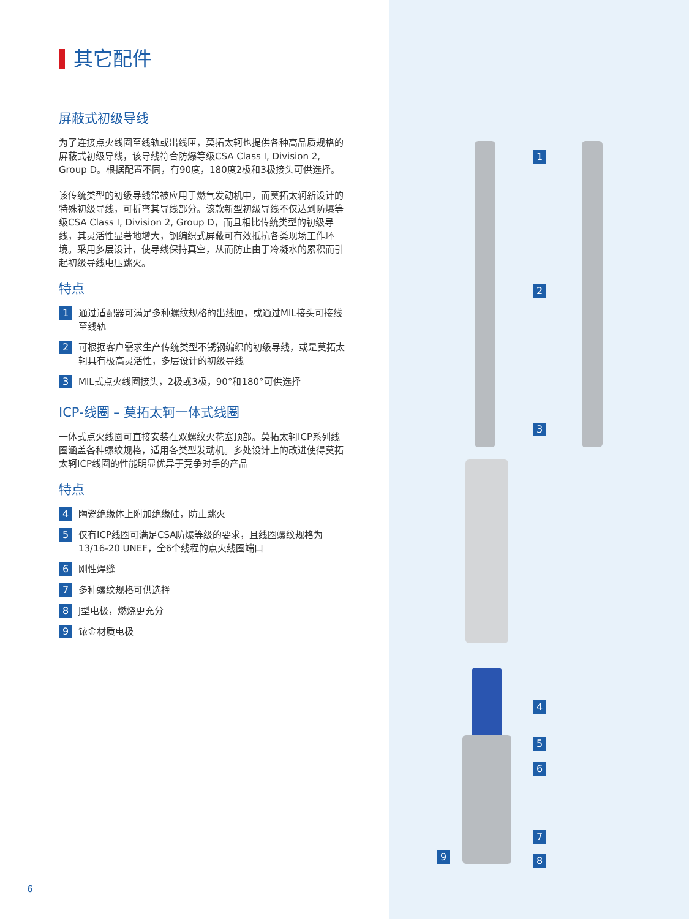1
2
3
4
5
6
7
8
9
其它配件
屏蔽式初级导线
为了连接点火线圈至线轨或出线匣，莫拓太轲也提供各种高品质规格的屏蔽式初级导线，该导线符合防爆等级CSA Class I, Division 2, Group D。根据配置不同，有90度，180度2极和3极接头可供选择。
该传统类型的初级导线常被应用于燃气发动机中，而莫拓太轲新设计的特殊初级导线，可折弯其导线部分。该款新型初级导线不仅达到防爆等级CSA Class I, Division 2, Group D，而且相比传统类型的初级导线，其灵活性显著地增大，钢编织式屏蔽可有效抵抗各类现场工作环境。采用多层设计，使导线保持真空，从而防止由于冷凝水的累积而引起初级导线电压跳火。
特点
1 通过适配器可满足多种螺纹规格的出线匣，或通过MIL接头可接线至线轨
2 可根据客户需求生产传统类型不锈钢编织的初级导线，或是莫拓太轲具有极高灵活性，多层设计的初级导线
3 MIL式点火线圈接头，2极或3极，90°和180°可供选择
ICP-线圈 – 莫拓太轲一体式线圈
一体式点火线圈可直接安装在双螺纹火花塞顶部。莫拓太轲ICP系列线圈涵盖各种螺纹规格，适用各类型发动机。多处设计上的改进使得莫拓太轲ICP线圈的性能明显优异于竞争对手的产品
特点
4 陶瓷绝缘体上附加绝缘硅，防止跳火
5 仅有ICP线圈可满足CSA防爆等级的要求，且线圈螺纹规格为13/16-20 UNEF，全6个线程的点火线圈端口
6 刚性焊缝
7 多种螺纹规格可供选择
8 J型电极，燃烧更充分
9 铱金材质电极
6